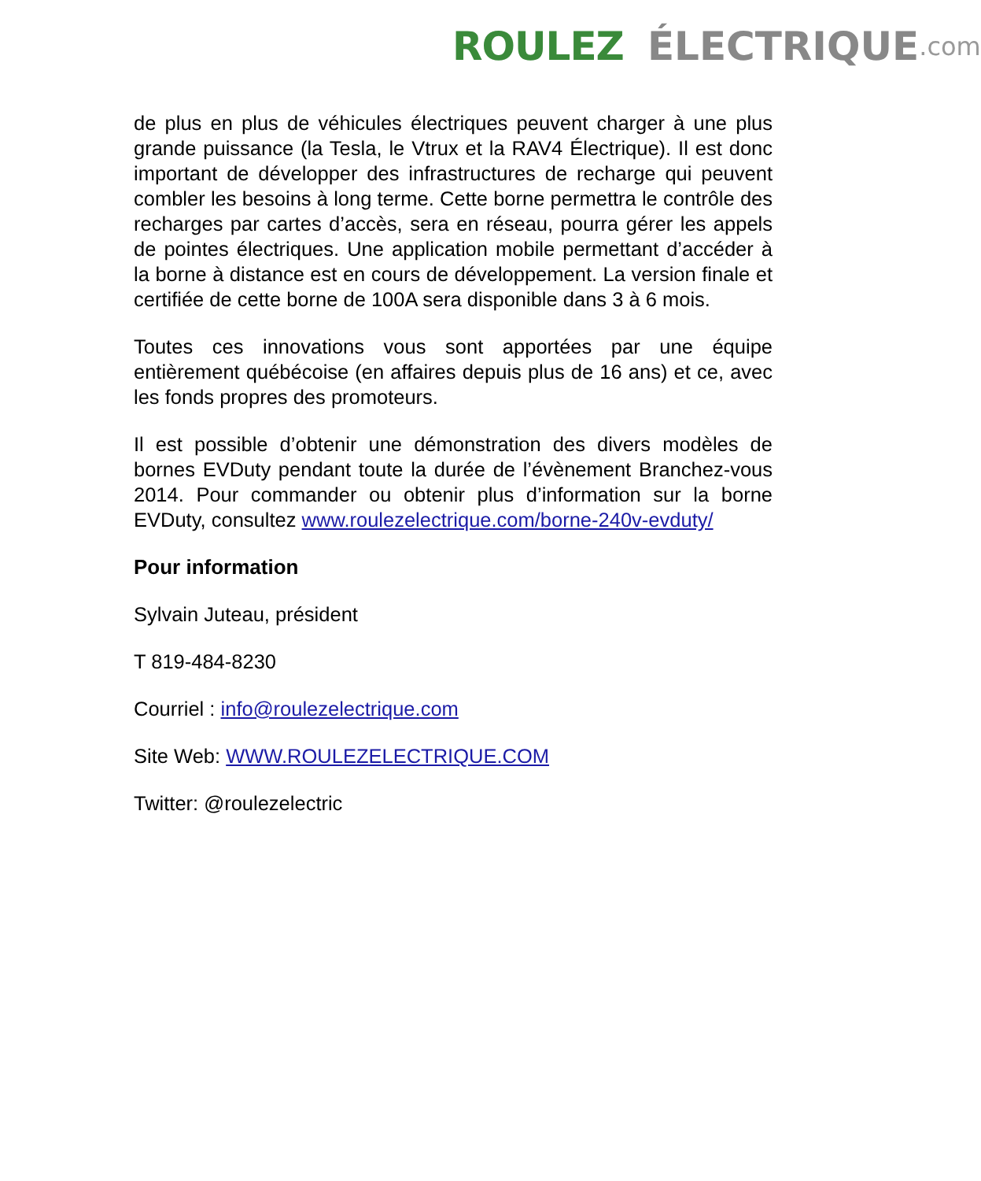ROULEZ ÉLECTRIQUE.com
de plus en plus de véhicules électriques peuvent charger à une plus grande puissance (la Tesla, le Vtrux et la RAV4 Électrique). Il est donc important de développer des infrastructures de recharge qui peuvent combler les besoins à long terme. Cette borne permettra le contrôle des recharges par cartes d’accès, sera en réseau, pourra gérer les appels de pointes électriques. Une application mobile permettant d’accéder à la borne à distance est en cours de développement. La version finale et certifiée de cette borne de 100A sera disponible dans 3 à 6 mois.
Toutes ces innovations vous sont apportées par une équipe entièrement québécoise (en affaires depuis plus de 16 ans) et ce, avec les fonds propres des promoteurs.
Il est possible d’obtenir une démonstration des divers modèles de bornes EVDuty pendant toute la durée de l’évènement Branchez-vous 2014. Pour commander ou obtenir plus d’information sur la borne EVDuty, consultez www.roulezelectrique.com/borne-240v-evduty/
Pour information
Sylvain Juteau, président
T 819-484-8230
Courriel : info@roulezelectrique.com
Site Web: WWW.ROULEZELECTRIQUE.COM
Twitter: @roulezelectric